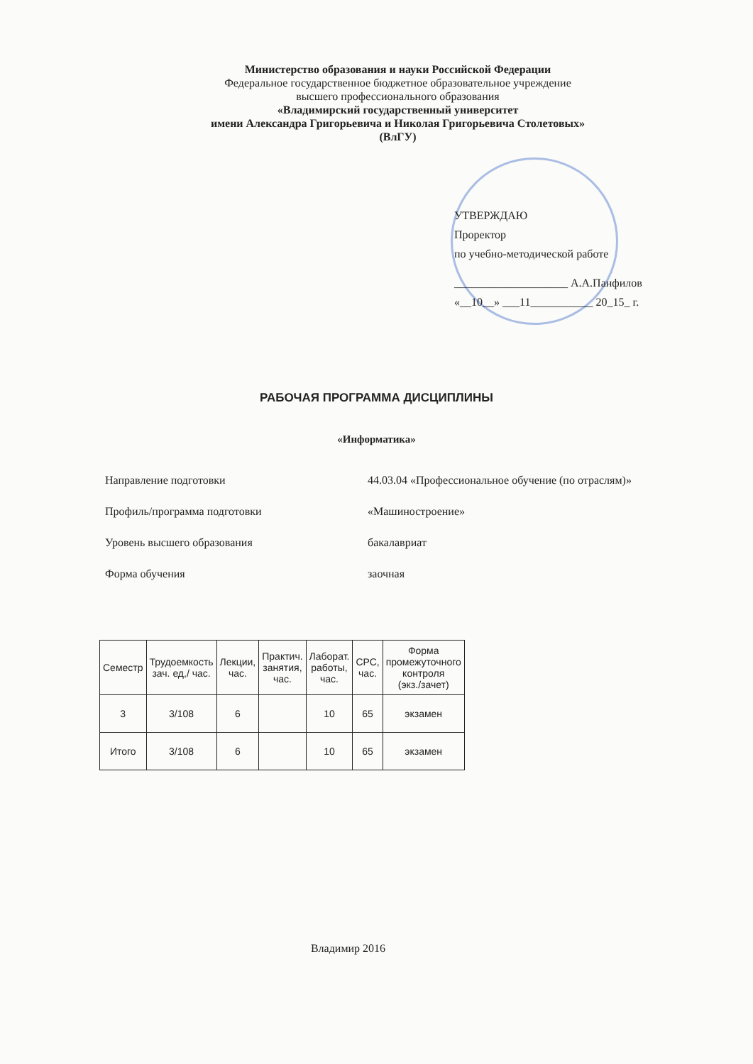Министерство образования и науки Российской Федерации
Федеральное государственное бюджетное образовательное учреждение
высшего профессионального образования
«Владимирский государственный университет
имени Александра Григорьевича и Николая Григорьевича Столетовых»
(ВлГУ)
УТВЕРЖДАЮ
Проректор
по учебно-методической работе
____________________ А.А.Панфилов
«__10__» ___11___________ 20_15_ г.
РАБОЧАЯ ПРОГРАММА ДИСЦИПЛИНЫ
«Информатика»
Направление подготовки 44.03.04 «Профессиональное обучение (по отраслям)»
Профиль/программа подготовки «Машиностроение»
Уровень высшего образования бакалавриат
Форма обучения заочная
| Семестр | Трудоемкость зач. ед,/ час. | Лекции, час. | Практич. занятия, час. | Лаборат. работы, час. | СРС, час. | Форма промежуточного контроля (экз./зачет) |
| --- | --- | --- | --- | --- | --- | --- |
| 3 | 3/108 | 6 | | 10 | 65 | экзамен |
| Итого | 3/108 | 6 | | 10 | 65 | экзамен |
Владимир 2016